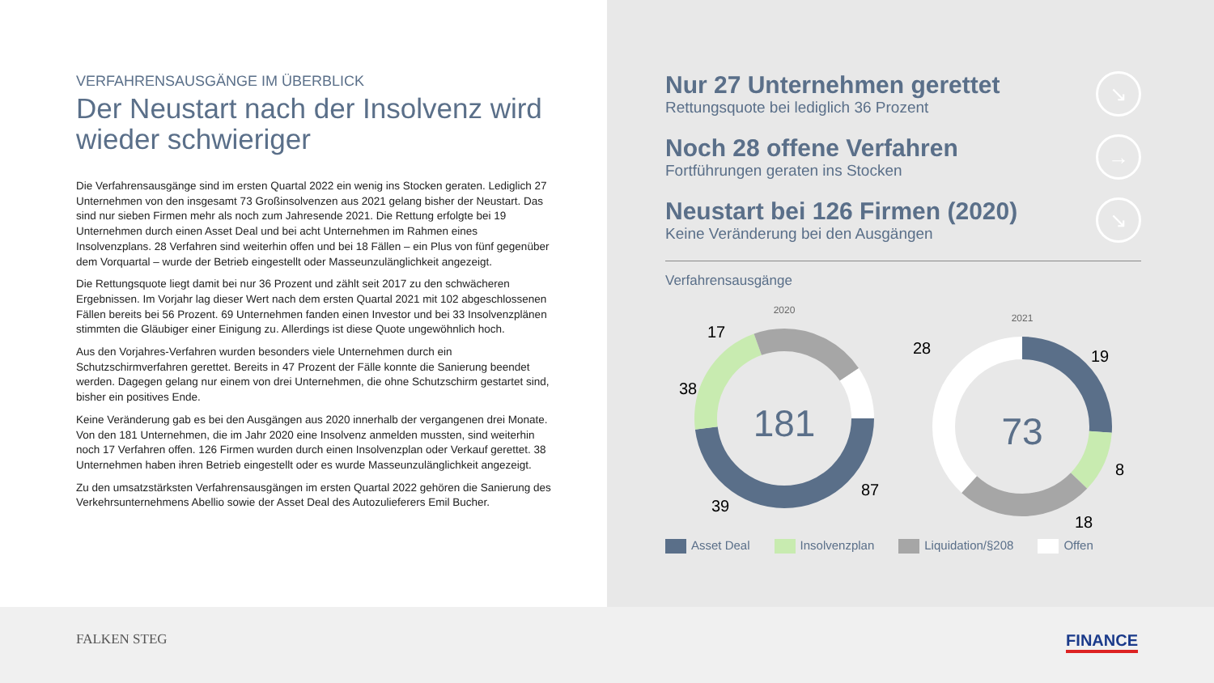VERFAHRENSAUSGÄNGE IM ÜBERBLICK
Der Neustart nach der Insolvenz wird wieder schwieriger
Die Verfahrensausgänge sind im ersten Quartal 2022 ein wenig ins Stocken geraten. Lediglich 27 Unternehmen von den insgesamt 73 Großinsolvenzen aus 2021 gelang bisher der Neustart. Das sind nur sieben Firmen mehr als noch zum Jahresende 2021. Die Rettung erfolgte bei 19 Unternehmen durch einen Asset Deal und bei acht Unternehmen im Rahmen eines Insolvenzplans. 28 Verfahren sind weiterhin offen und bei 18 Fällen – ein Plus von fünf gegenüber dem Vorquartal – wurde der Betrieb eingestellt oder Masseunzulänglichkeit angezeigt.
Die Rettungsquote liegt damit bei nur 36 Prozent und zählt seit 2017 zu den schwächeren Ergebnissen. Im Vorjahr lag dieser Wert nach dem ersten Quartal 2021 mit 102 abgeschlossenen Fällen bereits bei 56 Prozent. 69 Unternehmen fanden einen Investor und bei 33 Insolvenzplänen stimmten die Gläubiger einer Einigung zu. Allerdings ist diese Quote ungewöhnlich hoch.
Aus den Vorjahres-Verfahren wurden besonders viele Unternehmen durch ein Schutzschirmverfahren gerettet. Bereits in 47 Prozent der Fälle konnte die Sanierung beendet werden. Dagegen gelang nur einem von drei Unternehmen, die ohne Schutzschirm gestartet sind, bisher ein positives Ende.
Keine Veränderung gab es bei den Ausgängen aus 2020 innerhalb der vergangenen drei Monate. Von den 181 Unternehmen, die im Jahr 2020 eine Insolvenz anmelden mussten, sind weiterhin noch 17 Verfahren offen. 126 Firmen wurden durch einen Insolvenzplan oder Verkauf gerettet. 38 Unternehmen haben ihren Betrieb eingestellt oder es wurde Masseunzulänglichkeit angezeigt.
Zu den umsatzstärksten Verfahrensausgängen im ersten Quartal 2022 gehören die Sanierung des Verkehrsunternehmens Abellio sowie der Asset Deal des Autozulieferers Emil Bucher.
Nur 27 Unternehmen gerettet
Rettungsquote bei lediglich 36 Prozent
↘
Noch 28 offene Verfahren
Fortführungen geraten ins Stocken
→
Neustart bei 126 Firmen (2020)
Keine Veränderung bei den Ausgängen
↘
Verfahrensausgänge
2020
181
17
38
39
87
2021
73
28
19
8
18
Asset Deal Insolvenzplan Liquidation/§208 Offen
FALKEN STEG FINANCE